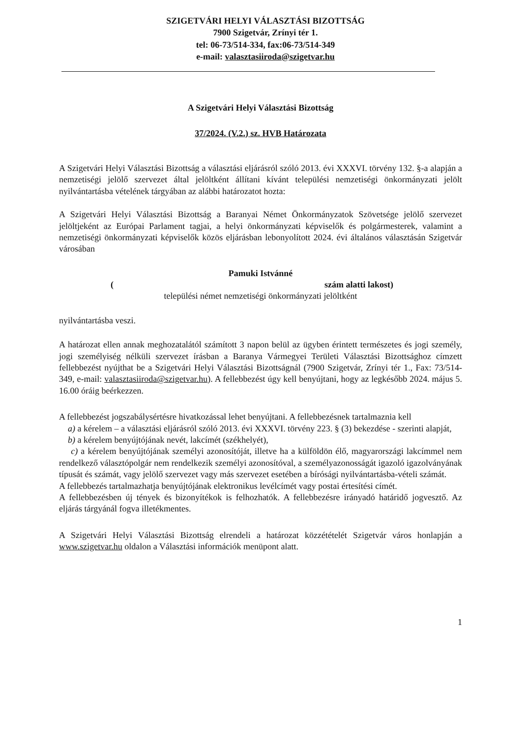SZIGETVÁRI HELYI VÁLASZTÁSI BIZOTTSÁG
7900 Szigetvár, Zrínyi tér 1.
tel: 06-73/514-334, fax:06-73/514-349
e-mail: valasztasiiroda@szigetvar.hu
A Szigetvári Helyi Választási Bizottság
37/2024. (V.2.) sz. HVB Határozata
A Szigetvári Helyi Választási Bizottság a választási eljárásról szóló 2013. évi XXXVI. törvény 132. §-a alapján a nemzetiségi jelölő szervezet által jelöltként állítani kívánt települési nemzetiségi önkormányzati jelölt nyilvántartásba vételének tárgyában az alábbi határozatot hozta:
A Szigetvári Helyi Választási Bizottság a Baranyai Német Önkormányzatok Szövetsége jelölő szervezet jelöltjeként az Európai Parlament tagjai, a helyi önkormányzati képviselők és polgármesterek, valamint a nemzetiségi önkormányzati képviselők közös eljárásban lebonyolított 2024. évi általános választásán Szigetvár városában
Pamuki Istvánné
( szám alatti lakost)
települési német nemzetiségi önkormányzati jelöltként
nyilvántartásba veszi.
A határozat ellen annak meghozatalától számított 3 napon belül az ügyben érintett természetes és jogi személy, jogi személyiség nélküli szervezet írásban a Baranya Vármegyei Területi Választási Bizottsághoz címzett fellebbezést nyújthat be a Szigetvári Helyi Választási Bizottságnál (7900 Szigetvár, Zrínyi tér 1., Fax: 73/514-349, e-mail: valasztasiiroda@szigetvar.hu). A fellebbezést úgy kell benyújtani, hogy az legkésőbb 2024. május 5. 16.00 óráig beérkezzen.
A fellebbezést jogszabálysértésre hivatkozással lehet benyújtani. A fellebbezésnek tartalmaznia kell
a) a kérelem – a választási eljárásról szóló 2013. évi XXXVI. törvény 223. § (3) bekezdése - szerinti alapját,
b) a kérelem benyújtójának nevét, lakcímét (székhelyét),
c) a kérelem benyújtójának személyi azonosítóját, illetve ha a külföldön élő, magyarországi lakcímmel nem rendelkező választópolgár nem rendelkezik személyi azonosítóval, a személyazonosságát igazoló igazolványának típusát és számát, vagy jelölő szervezet vagy más szervezet esetében a bírósági nyilvántartásba-vételi számát.
A fellebbezés tartalmazhatja benyújtójának elektronikus levélcímét vagy postai értesítési címét.
A fellebbezésben új tények és bizonyítékok is felhozhatók. A fellebbezésre irányadó határidő jogvesztő. Az eljárás tárgyánál fogva illetékmentes.
A Szigetvári Helyi Választási Bizottság elrendeli a határozat közzétételét Szigetvár város honlapján a www.szigetvar.hu oldalon a Választási információk menüpont alatt.
1